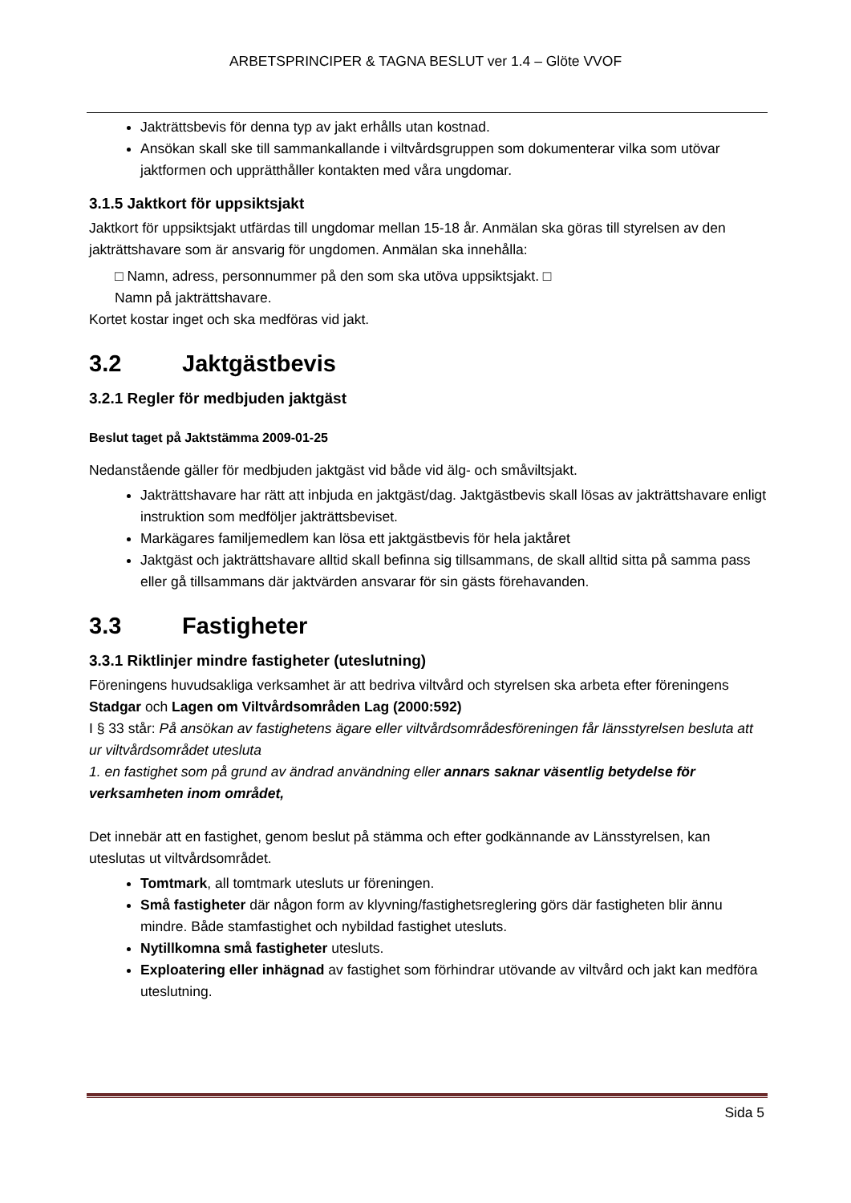ARBETSPRINCIPER & TAGNA BESLUT ver 1.4 – Glöte VVOF
Jakträttsbevis för denna typ av jakt erhålls utan kostnad.
Ansökan skall ske till sammankallande i viltvårdsgruppen som dokumenterar vilka som utövar jaktformen och upprätthåller kontakten med våra ungdomar.
3.1.5 Jaktkort för uppsiktsjakt
Jaktkort för uppsiktsjakt utfärdas till ungdomar mellan 15-18 år. Anmälan ska göras till styrelsen av den jakträttshavare som är ansvarig för ungdomen. Anmälan ska innehålla:
□ Namn, adress, personnummer på den som ska utöva uppsiktsjakt. □
Namn på jakträttshavare.
Kortet kostar inget och ska medföras vid jakt.
3.2 Jaktgästbevis
3.2.1 Regler för medbjuden jaktgäst
Beslut taget på Jaktstämma 2009-01-25
Nedanstående gäller för medbjuden jaktgäst vid både vid älg- och småviltsjakt.
Jakträttshavare har rätt att inbjuda en jaktgäst/dag. Jaktgästbevis skall lösas av jakträttshavare enligt instruktion som medföljer jakträttsbeviset.
Markägares familjemedlem kan lösa ett jaktgästbevis för hela jaktåret
Jaktgäst och jakträttshavare alltid skall befinna sig tillsammans, de skall alltid sitta på samma pass eller gå tillsammans där jaktvärden ansvarar för sin gästs förehavanden.
3.3 Fastigheter
3.3.1 Riktlinjer mindre fastigheter (uteslutning)
Föreningens huvudsakliga verksamhet är att bedriva viltvård och styrelsen ska arbeta efter föreningens Stadgar och Lagen om Viltvårdsområden Lag (2000:592)
I § 33 står: På ansökan av fastighetens ägare eller viltvårdsområdesföreningen får länsstyrelsen besluta att ur viltvårdsområdet utesluta
1. en fastighet som på grund av ändrad användning eller annars saknar väsentlig betydelse för verksamheten inom området,
Det innebär att en fastighet, genom beslut på stämma och efter godkännande av Länsstyrelsen, kan uteslutas ut viltvårdsområdet.
Tomtmark, all tomtmark utesluts ur föreningen.
Små fastigheter där någon form av klyvning/fastighetsreglering görs där fastigheten blir ännu mindre. Både stamfastighet och nybildad fastighet utesluts.
Nytillkomna små fastigheter utesluts.
Exploatering eller inhägnad av fastighet som förhindrar utövande av viltvård och jakt kan medföra uteslutning.
Sida 5